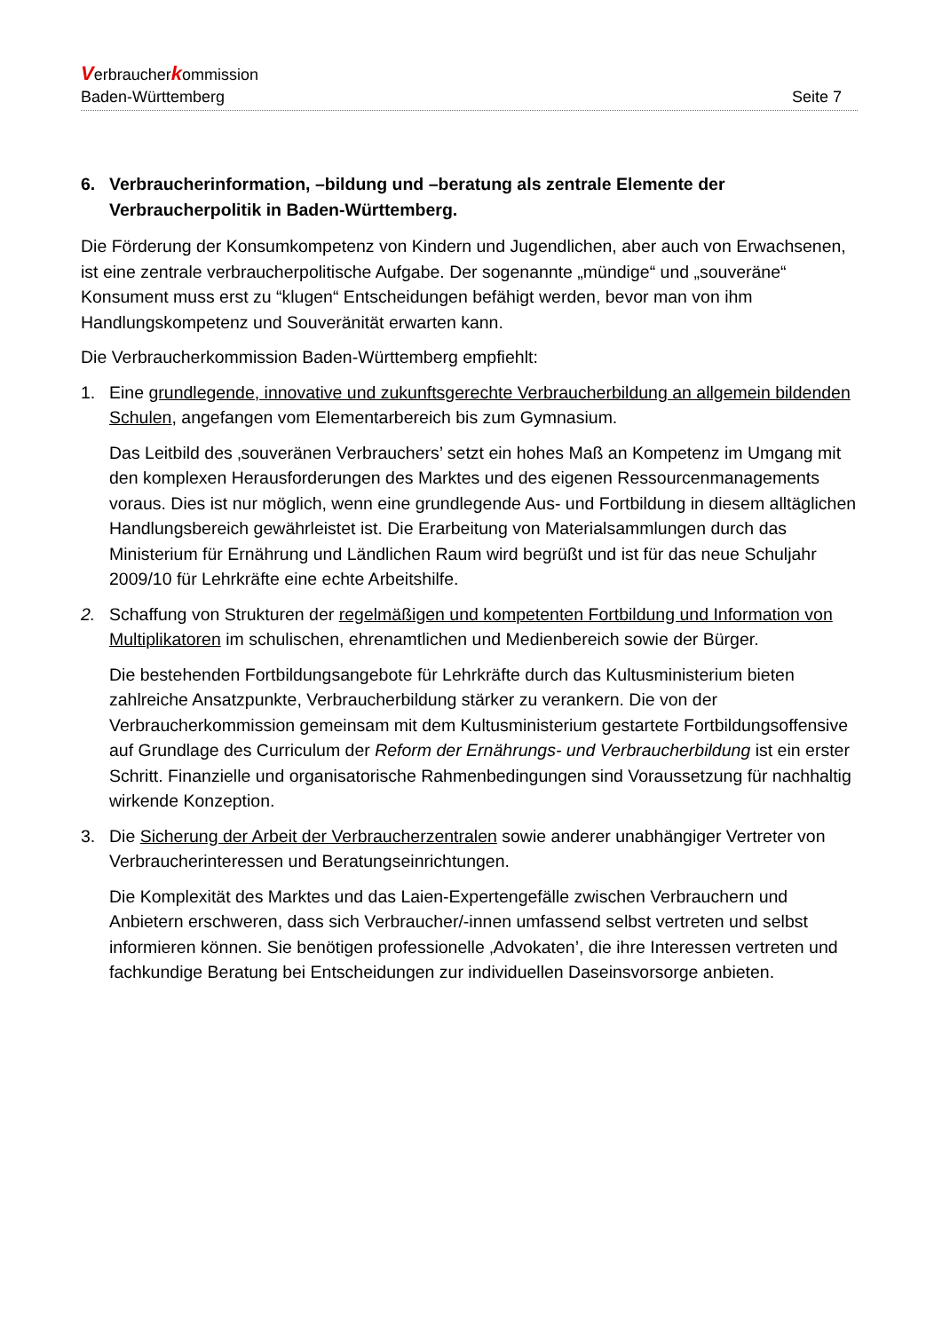Verbraucherkommission
Baden-Württemberg Seite 7
6. Verbraucherinformation, –bildung und –beratung als zentrale Elemente der Verbraucherpolitik in Baden-Württemberg.
Die Förderung der Konsumkompetenz von Kindern und Jugendlichen, aber auch von Erwachsenen, ist eine zentrale verbraucherpolitische Aufgabe. Der sogenannte „mündige“ und „souveräne“ Konsument muss erst zu “klugen“ Entscheidungen befähigt werden, bevor man von ihm Handlungskompetenz und Souveränität erwarten kann.
Die Verbraucherkommission Baden-Württemberg empfiehlt:
1. Eine grundlegende, innovative und zukunftsgerechte Verbraucherbildung an allgemein bildenden Schulen, angefangen vom Elementarbereich bis zum Gymnasium.
Das Leitbild des ‚souveränen Verbrauchers’ setzt ein hohes Maß an Kompetenz im Umgang mit den komplexen Herausforderungen des Marktes und des eigenen Ressourcenmanagements voraus. Dies ist nur möglich, wenn eine grundlegende Aus- und Fortbildung in diesem alltäglichen Handlungsbereich gewährleistet ist. Die Erarbeitung von Materialsammlungen durch das Ministerium für Ernährung und Ländlichen Raum wird begrüßt und ist für das neue Schuljahr 2009/10 für Lehrkräfte eine echte Arbeitshilfe.
2. Schaffung von Strukturen der regelmäßigen und kompetenten Fortbildung und Information von Multiplikatoren im schulischen, ehrenamtlichen und Medienbereich sowie der Bürger.
Die bestehenden Fortbildungsangebote für Lehrkräfte durch das Kultusministerium bieten zahlreiche Ansatzpunkte, Verbraucherbildung stärker zu verankern. Die von der Verbraucherkommission gemeinsam mit dem Kultusministerium gestartete Fortbildungsoffensive auf Grundlage des Curriculum der Reform der Ernährungs- und Verbraucherbildung ist ein erster Schritt. Finanzielle und organisatorische Rahmenbedingungen sind Voraussetzung für nachhaltig wirkende Konzeption.
3. Die Sicherung der Arbeit der Verbraucherzentralen sowie anderer unabhängiger Vertreter von Verbraucherinteressen und Beratungseinrichtungen.
Die Komplexität des Marktes und das Laien-Expertengefälle zwischen Verbrauchern und Anbietern erschweren, dass sich Verbraucher/-innen umfassend selbst vertreten und selbst informieren können. Sie benötigen professionelle ‚Advokaten’, die ihre Interessen vertreten und fachkundige Beratung bei Entscheidungen zur individuellen Daseinsvorsorge anbieten.